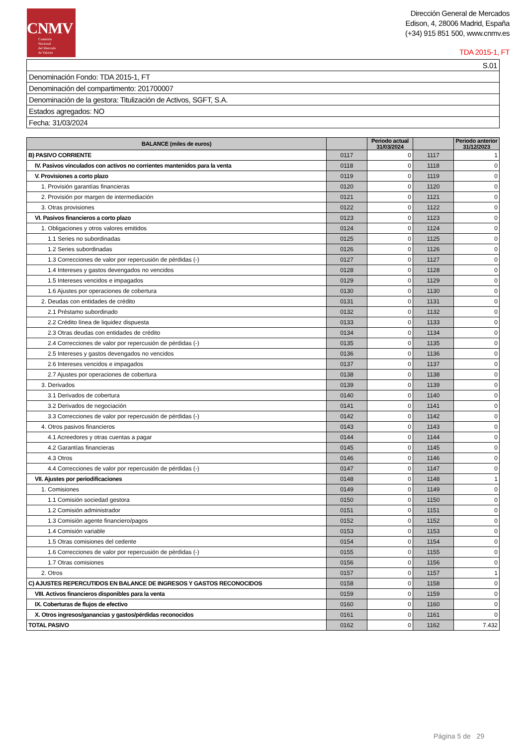CNMV
Comisión
Nacional
del Mercado
de Valores
Dirección General de Mercados
Edison, 4, 28006 Madrid, España
(+34) 915 851 500, www.cnmv.es
TDA 2015-1, FT
| S.01 |
| Denominación Fondo: TDA 2015-1, FT |
| Denominación del compartimento: 201700007 |
| Denominación de la gestora: Titulización de Activos, SGFT, S.A. |
| Estados agregados: NO |
| Fecha: 31/03/2024 |
| BALANCE (miles de euros) | | Periodo actual 31/03/2024 | | Periodo anterior 31/12/2023 |
| --- | --- | --- | --- | --- |
| B) PASIVO CORRIENTE | 0117 | 0 | 1117 | 1 |
| IV. Pasivos vinculados con activos no corrientes mantenidos para la venta | 0118 | 0 | 1118 | 0 |
| V. Provisiones a corto plazo | 0119 | 0 | 1119 | 0 |
| 1. Provisión garantías financieras | 0120 | 0 | 1120 | 0 |
| 2. Provisión por margen de intermediación | 0121 | 0 | 1121 | 0 |
| 3. Otras provisiones | 0122 | 0 | 1122 | 0 |
| VI. Pasivos financieros a corto plazo | 0123 | 0 | 1123 | 0 |
| 1. Obligaciones y otros valores emitidos | 0124 | 0 | 1124 | 0 |
| 1.1 Series no subordinadas | 0125 | 0 | 1125 | 0 |
| 1.2 Series subordinadas | 0126 | 0 | 1126 | 0 |
| 1.3 Correcciones de valor por repercusión de pérdidas (-) | 0127 | 0 | 1127 | 0 |
| 1.4 Intereses y gastos devengados no vencidos | 0128 | 0 | 1128 | 0 |
| 1.5 Intereses vencidos e impagados | 0129 | 0 | 1129 | 0 |
| 1.6 Ajustes por operaciones de cobertura | 0130 | 0 | 1130 | 0 |
| 2. Deudas con entidades de crédito | 0131 | 0 | 1131 | 0 |
| 2.1 Préstamo subordinado | 0132 | 0 | 1132 | 0 |
| 2.2 Crédito línea de liquidez dispuesta | 0133 | 0 | 1133 | 0 |
| 2.3 Otras deudas con entidades de crédito | 0134 | 0 | 1134 | 0 |
| 2.4 Correcciones de valor por repercusión de pérdidas (-) | 0135 | 0 | 1135 | 0 |
| 2.5 Intereses y gastos devengados no vencidos | 0136 | 0 | 1136 | 0 |
| 2.6 Intereses vencidos e impagados | 0137 | 0 | 1137 | 0 |
| 2.7 Ajustes por operaciones de cobertura | 0138 | 0 | 1138 | 0 |
| 3. Derivados | 0139 | 0 | 1139 | 0 |
| 3.1 Derivados de cobertura | 0140 | 0 | 1140 | 0 |
| 3.2 Derivados de negociación | 0141 | 0 | 1141 | 0 |
| 3.3 Correcciones de valor por repercusión de pérdidas (-) | 0142 | 0 | 1142 | 0 |
| 4. Otros pasivos financieros | 0143 | 0 | 1143 | 0 |
| 4.1 Acreedores y otras cuentas a pagar | 0144 | 0 | 1144 | 0 |
| 4.2 Garantías financieras | 0145 | 0 | 1145 | 0 |
| 4.3 Otros | 0146 | 0 | 1146 | 0 |
| 4.4 Correcciones de valor por repercusión de pérdidas (-) | 0147 | 0 | 1147 | 0 |
| VII. Ajustes por periodificaciones | 0148 | 0 | 1148 | 1 |
| 1. Comisiones | 0149 | 0 | 1149 | 0 |
| 1.1 Comisión sociedad gestora | 0150 | 0 | 1150 | 0 |
| 1.2 Comisión administrador | 0151 | 0 | 1151 | 0 |
| 1.3 Comisión agente financiero/pagos | 0152 | 0 | 1152 | 0 |
| 1.4 Comisión variable | 0153 | 0 | 1153 | 0 |
| 1.5 Otras comisiones del cedente | 0154 | 0 | 1154 | 0 |
| 1.6 Correcciones de valor por repercusión de pérdidas (-) | 0155 | 0 | 1155 | 0 |
| 1.7 Otras comisiones | 0156 | 0 | 1156 | 0 |
| 2. Otros | 0157 | 0 | 1157 | 1 |
| C) AJUSTES REPERCUTIDOS EN BALANCE DE INGRESOS Y GASTOS RECONOCIDOS | 0158 | 0 | 1158 | 0 |
| VIII. Activos financieros disponibles para la venta | 0159 | 0 | 1159 | 0 |
| IX. Coberturas de flujos de efectivo | 0160 | 0 | 1160 | 0 |
| X. Otros ingresos/ganancias y gastos/pérdidas reconocidos | 0161 | 0 | 1161 | 0 |
| TOTAL PASIVO | 0162 | 0 | 1162 | 7.432 |
Página 5 de 29